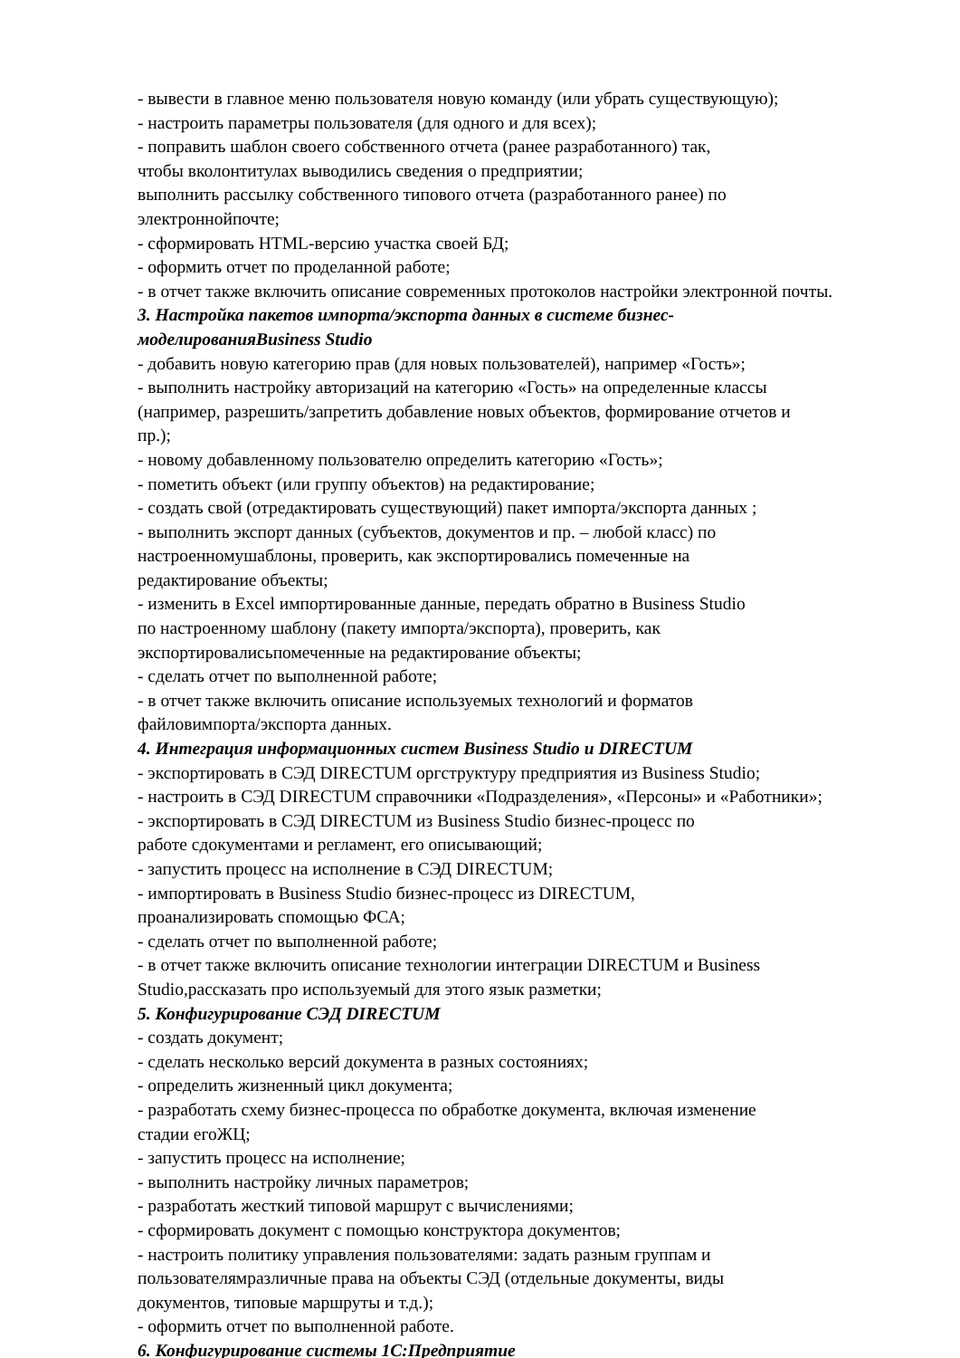- вывести в главное меню пользователя новую команду (или убрать существующую);
- настроить параметры пользователя (для одного и для всех);
- поправить шаблон своего собственного отчета (ранее разработанного) так,
чтобы вколонтитулах выводились сведения о предприятии;
выполнить рассылку собственного типового отчета (разработанного ранее) по
электроннойпочте;
- сформировать HTML-версию участка своей БД;
- оформить отчет по проделанной работе;
- в отчет также включить описание современных протоколов настройки электронной почты.
3. Настройка пакетов импорта/экспорта данных в системе бизнес-
моделированияBusiness Studio
- добавить новую категорию прав (для новых пользователей), например «Гость»;
- выполнить настройку авторизаций на категорию «Гость» на определенные классы
(например, разрешить/запретить добавление новых объектов, формирование отчетов и
пр.);
- новому добавленному пользователю определить категорию «Гость»;
- пометить объект (или группу объектов) на редактирование;
- создать свой (отредактировать существующий) пакет импорта/экспорта данных ;
- выполнить экспорт данных (субъектов, документов и пр. – любой класс) по
настроенномушаблоны, проверить, как экспортировались помеченные на
редактирование объекты;
- изменить в Excel импортированные данные, передать обратно в Business Studio
по настроенному шаблону (пакету импорта/экспорта), проверить, как
экспортировалисьпомеченные на редактирование объекты;
- сделать отчет по выполненной работе;
- в отчет также включить описание используемых технологий и форматов
файловимпорта/экспорта данных.
4. Интеграция информационных систем Business Studio и DIRECTUM
- экспортировать в СЭД DIRECTUM оргструктуру предприятия из Business Studio;
- настроить в СЭД DIRECTUM справочники «Подразделения», «Персоны» и «Работники»;
- экспортировать в СЭД DIRECTUM из Business Studio бизнес-процесс по
работе сдокументами и регламент, его описывающий;
- запустить процесс на исполнение в СЭД DIRECTUM;
- импортировать в Business Studio бизнес-процесс из DIRECTUM,
проанализировать спомощью ФСА;
- сделать отчет по выполненной работе;
- в отчет также включить описание технологии интеграции DIRECTUM и Business
Studio,рассказать про используемый для этого язык разметки;
5. Конфигурирование СЭД DIRECTUM
- создать документ;
- сделать несколько версий документа в разных состояниях;
- определить жизненный цикл документа;
- разработать схему бизнес-процесса по обработке документа, включая изменение
стадии егоЖЦ;
- запустить процесс на исполнение;
- выполнить настройку личных параметров;
- разработать жесткий типовой маршрут с вычислениями;
- сформировать документ с помощью конструктора документов;
- настроить политику управления пользователями: задать разным группам и
пользователямразличные права на объекты СЭД (отдельные документы, виды
документов, типовые маршруты и т.д.);
- оформить отчет по выполненной работе.
6. Конфигурирование системы 1С:Предприятие